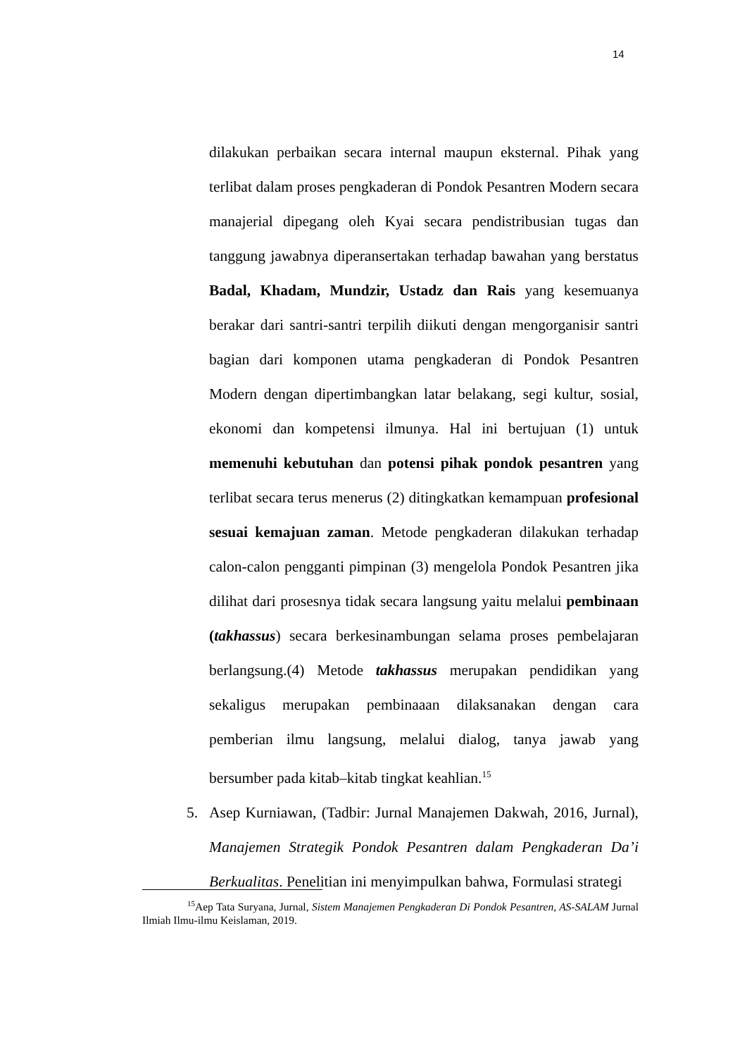14
dilakukan perbaikan secara internal maupun eksternal. Pihak yang terlibat dalam proses pengkaderan di Pondok Pesantren Modern secara manajerial dipegang oleh Kyai secara pendistribusian tugas dan tanggung jawabnya diperansertakan terhadap bawahan yang berstatus Badal, Khadam, Mundzir, Ustadz dan Rais yang kesemuanya berakar dari santri-santri terpilih diikuti dengan mengorganisir santri bagian dari komponen utama pengkaderan di Pondok Pesantren Modern dengan dipertimbangkan latar belakang, segi kultur, sosial, ekonomi dan kompetensi ilmunya. Hal ini bertujuan (1) untuk memenuhi kebutuhan dan potensi pihak pondok pesantren yang terlibat secara terus menerus (2) ditingkatkan kemampuan profesional sesuai kemajuan zaman. Metode pengkaderan dilakukan terhadap calon-calon pengganti pimpinan (3) mengelola Pondok Pesantren jika dilihat dari prosesnya tidak secara langsung yaitu melalui pembinaan (takhassus) secara berkesinambungan selama proses pembelajaran berlangsung.(4) Metode takhassus merupakan pendidikan yang sekaligus merupakan pembinaaan dilaksanakan dengan cara pemberian ilmu langsung, melalui dialog, tanya jawab yang bersumber pada kitab–kitab tingkat keahlian.<sup>15</sup>
5. Asep Kurniawan, (Tadbir: Jurnal Manajemen Dakwah, 2016, Jurnal), Manajemen Strategik Pondok Pesantren dalam Pengkaderan Da’i Berkualitas. Penelitian ini menyimpulkan bahwa, Formulasi strategi
<sup>15</sup> Aep Tata Suryana, Jurnal, Sistem Manajemen Pengkaderan Di Pondok Pesantren, AS-SALAM Jurnal Ilmiah Ilmu-ilmu Keislaman, 2019.